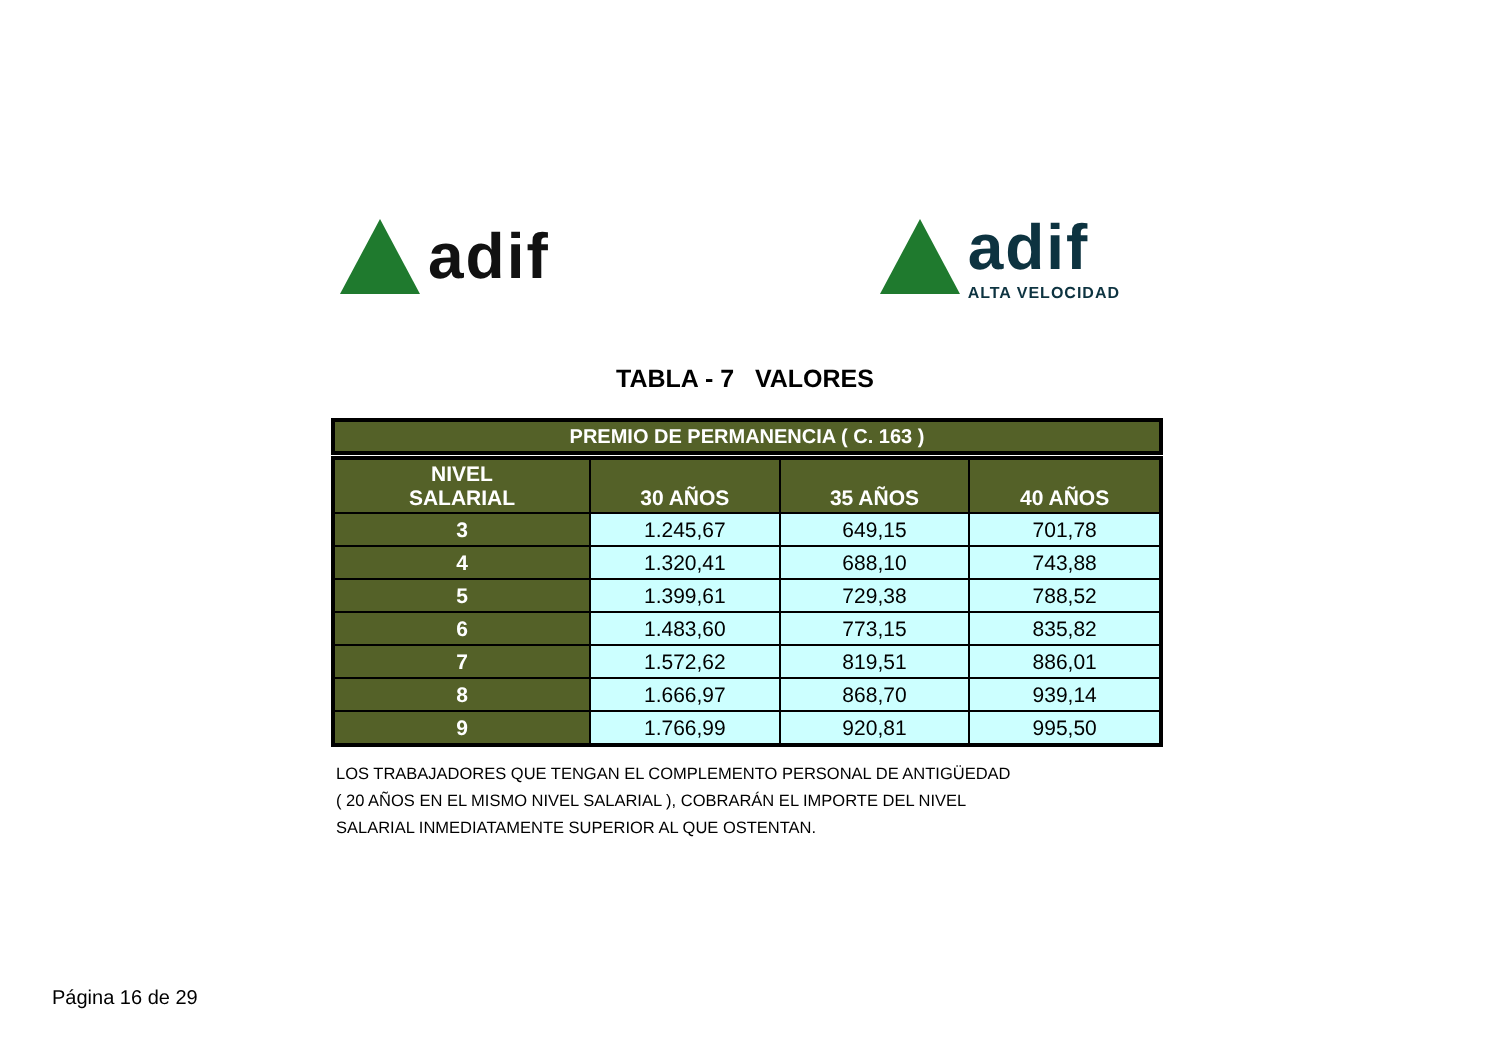adif
adif
ALTA VELOCIDAD
TABLA - 7 VALORES
PREMIO DE PERMANENCIA ( C. 163 )
| NIVEL SALARIAL | 30 AÑOS | 35 AÑOS | 40 AÑOS |
| --- | --- | --- | --- |
| 3 | 1.245,67 | 649,15 | 701,78 |
| 4 | 1.320,41 | 688,10 | 743,88 |
| 5 | 1.399,61 | 729,38 | 788,52 |
| 6 | 1.483,60 | 773,15 | 835,82 |
| 7 | 1.572,62 | 819,51 | 886,01 |
| 8 | 1.666,97 | 868,70 | 939,14 |
| 9 | 1.766,99 | 920,81 | 995,50 |
LOS TRABAJADORES QUE TENGAN EL COMPLEMENTO PERSONAL DE ANTIGÜEDAD
( 20 AÑOS EN EL MISMO NIVEL SALARIAL ), COBRARÁN EL IMPORTE DEL NIVEL
SALARIAL INMEDIATAMENTE SUPERIOR AL QUE OSTENTAN.
Página 16 de 29